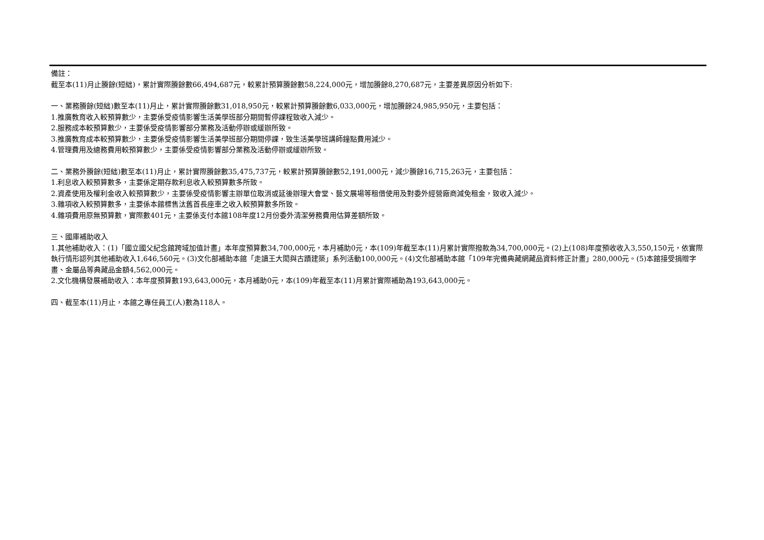備註：
截至本(11)月止賸餘(短絀)，累計實際賸餘數66,494,687元，較累計預算賸餘數58,224,000元，增加賸餘8,270,687元，主要差異原因分析如下:
一、業務賸餘(短絀)數至本(11)月止，累計實際賸餘數31,018,950元，較累計預算賸餘數6,033,000元，增加賸餘24,985,950元，主要包括：
1.推廣教育收入較預算數少，主要係受疫情影響生活美學班部分期間暫停課程致收入減少。
2.服務成本較預算數少，主要係受疫情影響部分業務及活動停辦或緩辦所致。
3.推廣教育成本較預算數少，主要係受疫情影響生活美學班部分期間停課，致生活美學班講師鐘點費用減少。
4.管理費用及總務費用較預算數少，主要係受疫情影響部分業務及活動停辦或緩辦所致。
二、業務外賸餘(短絀)數至本(11)月止，累計實際賸餘數35,475,737元，較累計預算賸餘數52,191,000元，減少賸餘16,715,263元，主要包括：
1.利息收入較預算數多，主要係定期存款利息收入較預算數多所致。
2.資產使用及權利金收入較預算數少，主要係受疫情影響主辦單位取消或延後辦理大會堂、藝文展場等租借使用及對委外經營廠商減免租金，致收入減少。
3.雜項收入較預算數多，主要係本館標售汰舊首長座車之收入較預算數多所致。
4.雜項費用原無預算數，實際數401元，主要係支付本館108年度12月份委外清潔勞務費用估算差額所致。
三、國庫補助收入
1.其他補助收入：(1)「國立國父紀念館跨域加值計畫」本年度預算數34,700,000元，本月補助0元，本(109)年截至本(11)月累計實際撥款為34,700,000元。(2)上(108)年度預收收入3,550,150元，依實際執行情形認列其他補助收入1,646,560元。(3)文化部補助本館「走讀王大閎與古蹟建築」系列活動100,000元。(4)文化部補助本館「109年完備典藏網藏品資料修正計畫」280,000元。(5)本館接受捐贈字畫、金屬品等典藏品金額4,562,000元。
2.文化機構發展補助收入：本年度預算數193,643,000元，本月補助0元，本(109)年截至本(11)月累計實際補助為193,643,000元。
四、截至本(11)月止，本館之專任員工(人)數為118人。